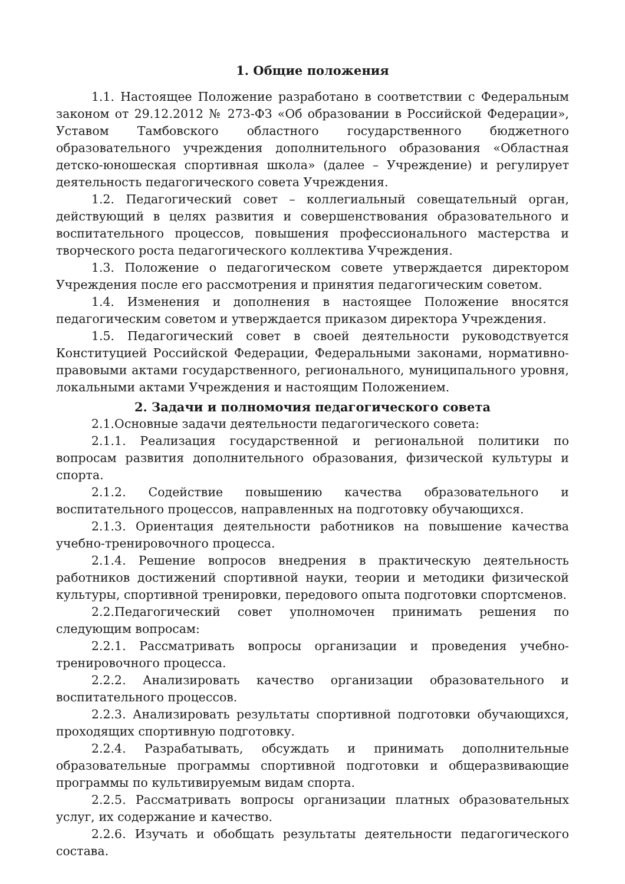1. Общие положения
1.1. Настоящее Положение разработано в соответствии с Федеральным законом от 29.12.2012 № 273-ФЗ «Об образовании в Российской Федерации», Уставом Тамбовского областного государственного бюджетного образовательного учреждения дополнительного образования «Областная детско-юношеская спортивная школа» (далее – Учреждение) и регулирует деятельность педагогического совета Учреждения.
1.2. Педагогический совет – коллегиальный совещательный орган, действующий в целях развития и совершенствования образовательного и воспитательного процессов, повышения профессионального мастерства и творческого роста педагогического коллектива Учреждения.
1.3. Положение о педагогическом совете утверждается директором Учреждения после его рассмотрения и принятия педагогическим советом.
1.4. Изменения и дополнения в настоящее Положение вносятся педагогическим советом и утверждается приказом директора Учреждения.
1.5. Педагогический совет в своей деятельности руководствуется Конституцией Российской Федерации, Федеральными законами, нормативно-правовыми актами государственного, регионального, муниципального уровня, локальными актами Учреждения и настоящим Положением.
2. Задачи и полномочия педагогического совета
2.1.Основные задачи деятельности педагогического совета:
2.1.1. Реализация государственной и региональной политики по вопросам развития дополнительного образования, физической культуры и спорта.
2.1.2. Содействие повышению качества образовательного и воспитательного процессов, направленных на подготовку обучающихся.
2.1.3. Ориентация деятельности работников на повышение качества учебно-тренировочного процесса.
2.1.4. Решение вопросов внедрения в практическую деятельность работников достижений спортивной науки, теории и методики физической культуры, спортивной тренировки, передового опыта подготовки спортсменов.
2.2.Педагогический совет уполномочен принимать решения по следующим вопросам:
2.2.1. Рассматривать вопросы организации и проведения учебно-тренировочного процесса.
2.2.2. Анализировать качество организации образовательного и воспитательного процессов.
2.2.3. Анализировать результаты спортивной подготовки обучающихся, проходящих спортивную подготовку.
2.2.4. Разрабатывать, обсуждать и принимать дополнительные образовательные программы спортивной подготовки и общеразвивающие программы по культивируемым видам спорта.
2.2.5. Рассматривать вопросы организации платных образовательных услуг, их содержание и качество.
2.2.6. Изучать и обобщать результаты деятельности педагогического состава.